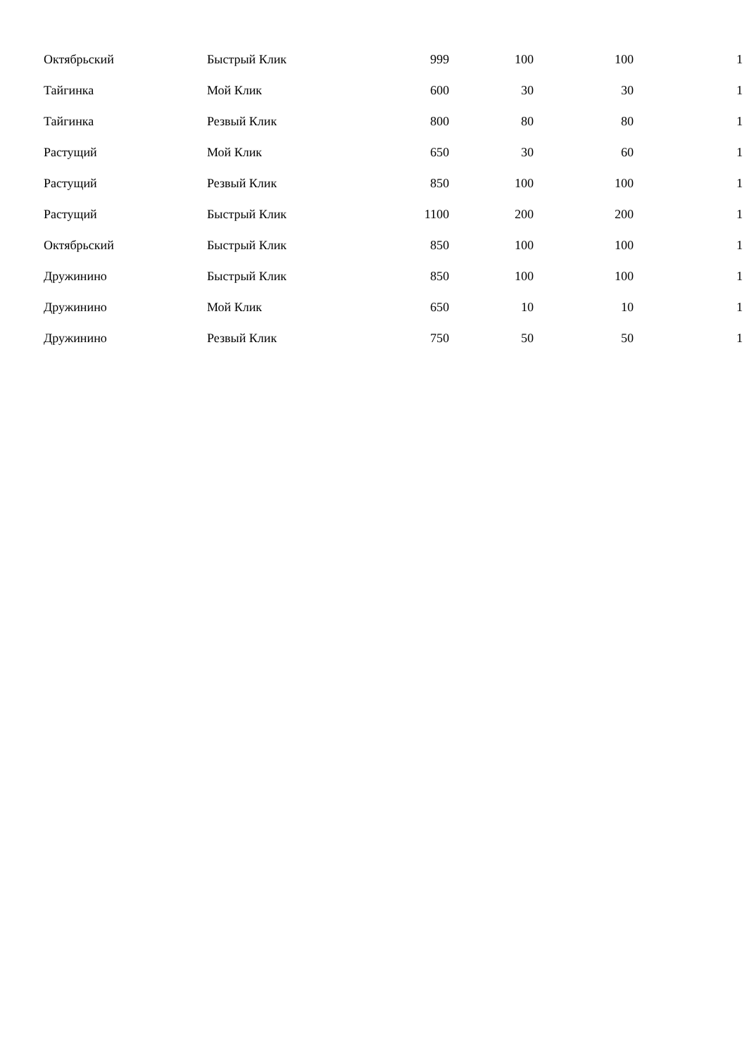| Октябрьский | Быстрый Клик | 999 | 100 | 100 | 1 |
| Тайгинка | Мой Клик | 600 | 30 | 30 | 1 |
| Тайгинка | Резвый Клик | 800 | 80 | 80 | 1 |
| Растущий | Мой Клик | 650 | 30 | 60 | 1 |
| Растущий | Резвый Клик | 850 | 100 | 100 | 1 |
| Растущий | Быстрый Клик | 1100 | 200 | 200 | 1 |
| Октябрьский | Быстрый Клик | 850 | 100 | 100 | 1 |
| Дружинино | Быстрый Клик | 850 | 100 | 100 | 1 |
| Дружинино | Мой Клик | 650 | 10 | 10 | 1 |
| Дружинино | Резвый Клик | 750 | 50 | 50 | 1 |